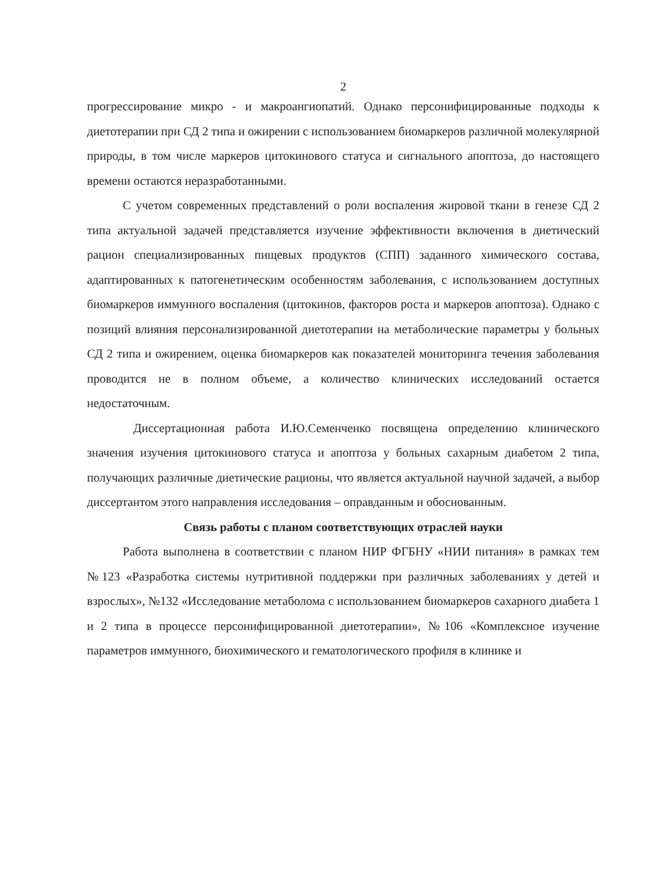2
прогрессирование микро - и макроангиопатий. Однако персонифицированные подходы к диетотерапии при СД 2 типа и ожирении с использованием биомаркеров различной молекулярной природы, в том числе маркеров цитокинового статуса и сигнального апоптоза, до настоящего времени остаются неразработанными.
С учетом современных представлений о роли воспаления жировой ткани в генезе СД 2 типа актуальной задачей представляется изучение эффективности включения в диетический рацион специализированных пищевых продуктов (СПП) заданного химического состава, адаптированных к патогенетическим особенностям заболевания, с использованием доступных биомаркеров иммунного воспаления (цитокинов, факторов роста и маркеров апоптоза). Однако с позиций влияния персонализированной диетотерапии на метаболические параметры у больных СД 2 типа и ожирением, оценка биомаркеров как показателей мониторинга течения заболевания проводится не в полном объеме, а количество клинических исследований остается недостаточным.
Диссертационная работа И.Ю.Семенченко посвящена определению клинического значения изучения цитокинового статуса и апоптоза у больных сахарным диабетом 2 типа, получающих различные диетические рационы, что является актуальной научной задачей, а выбор диссертантом этого направления исследования – оправданным и обоснованным.
Связь работы с планом соответствующих отраслей науки
Работа выполнена в соответствии с планом НИР ФГБНУ «НИИ питания» в рамках тем №123 «Разработка системы нутритивной поддержки при различных заболеваниях у детей и взрослых», №132 «Исследование метаболома с использованием биомаркеров сахарного диабета 1 и 2 типа в процессе персонифицированной диетотерапии», №106 «Комплексное изучение параметров иммунного, биохимического и гематологического профиля в клинике и